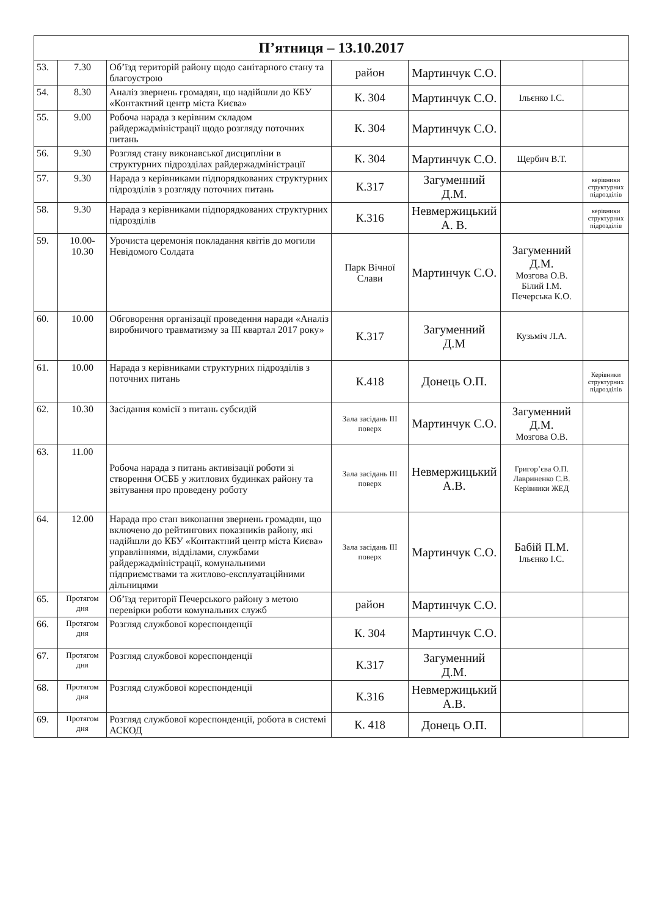| П’ятниця – 13.10.2017 | | | | | | |
| --- | --- | --- | --- | --- | --- | --- |
| 53. | 7.30 | Об’їзд територій району щодо санітарного стану та благоустрою | район | Мартинчук С.О. | | |
| 54. | 8.30 | Аналіз звернень громадян, що надійшли до КБУ «Контактний центр міста Києва» | К. 304 | Мартинчук С.О. | Ільєнко І.С. | |
| 55. | 9.00 | Робоча нарада з керівним складом райдержадміністрації щодо розгляду поточних питань | К. 304 | Мартинчук С.О. | | |
| 56. | 9.30 | Розгляд стану виконавської дисципліни в структурних підрозділах райдержадміністрації | К. 304 | Мартинчук С.О. | Щербич В.Т. | |
| 57. | 9.30 | Нарада з керівниками підпорядкованих структурних підрозділів з розгляду поточних питань | К.317 | Загуменний Д.М. | | керівники структурних підрозділів |
| 58. | 9.30 | Нарада з керівниками підпорядкованих структурних підрозділів | К.316 | Невмержицький А. В. | | керівники структурних підрозділів |
| 59. | 10.00-10.30 | Урочиста церемонія покладання квітів до могили Невідомого Солдата | Парк Вічної Слави | Мартинчук С.О. | Загуменний Д.М. Мозгова О.В. Білий І.М. Печерська К.О. | |
| 60. | 10.00 | Обговорення організації проведення наради «Аналіз виробничого травматизму за ІІІ квартал 2017 року» | К.317 | Загуменний Д.М | Кузьміч Л.А. | |
| 61. | 10.00 | Нарада з керівниками структурних підрозділів з поточних питань | К.418 | Донець О.П. | | Керівники структурних підрозділів |
| 62. | 10.30 | Засідання комісії з питань субсидій | Зала засідань ІІІ поверх | Мартинчук С.О. | Загуменний Д.М. Мозгова О.В. | |
| 63. | 11.00 | Робоча нарада з питань активізації роботи зі створення ОСББ у житлових будинках району та звітування про проведену роботу | Зала засідань ІІІ поверх | Невмержицький А.В. | Григор’єва О.П. Лавриненко С.В. Керівники ЖЕД | |
| 64. | 12.00 | Нарада про стан виконання звернень громадян, що включено до рейтингових показників району, які надійшли до КБУ «Контактний центр міста Києва» управліннями, відділами, службами райдержадміністрації, комунальними підприємствами та житлово-експлуатаційними дільницями | Зала засідань ІІІ поверх | Мартинчук С.О. | Бабій П.М. Ільєнко І.С. | |
| 65. | Протягом дня | Об’їзд території Печерського району з метою перевірки роботи комунальних служб | район | Мартинчук С.О. | | |
| 66. | Протягом дня | Розгляд службової кореспонденції | К. 304 | Мартинчук С.О. | | |
| 67. | Протягом дня | Розгляд службової кореспонденції | К.317 | Загуменний Д.М. | | |
| 68. | Протягом дня | Розгляд службової кореспонденції | К.316 | Невмержицький А.В. | | |
| 69. | Протягом дня | Розгляд службової кореспонденції, робота в системі АСКОД | К. 418 | Донець О.П. | | |